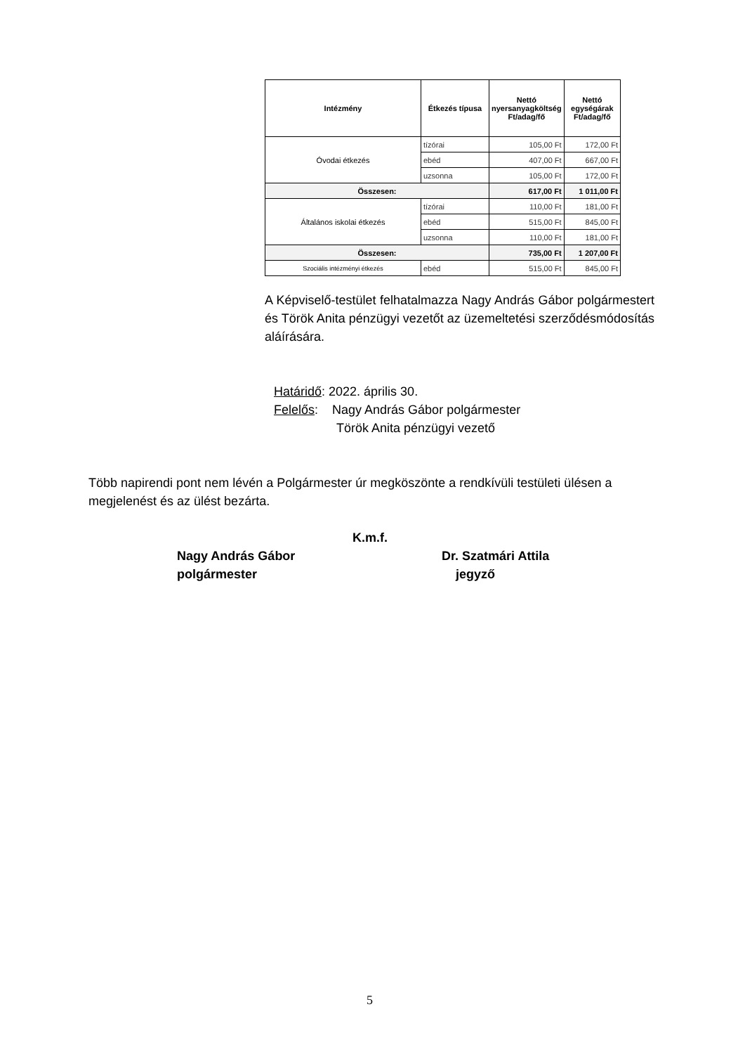| Intézmény | Étkezés típusa | Nettó nyersanyagköltség Ft/adag/fő | Nettó egységárak Ft/adag/fő |
| --- | --- | --- | --- |
| Óvodai étkezés | tízórai | 105,00 Ft | 172,00 Ft |
| | ebéd | 407,00 Ft | 667,00 Ft |
| | uzsonna | 105,00 Ft | 172,00 Ft |
| Összesen: | | 617,00 Ft | 1 011,00 Ft |
| Általános iskolai étkezés | tízórai | 110,00 Ft | 181,00 Ft |
| | ebéd | 515,00 Ft | 845,00 Ft |
| | uzsonna | 110,00 Ft | 181,00 Ft |
| Összesen: | | 735,00 Ft | 1 207,00 Ft |
| Szociális intézményi étkezés | ebéd | 515,00 Ft | 845,00 Ft |
A Képviselő-testület felhatalmazza Nagy András Gábor polgármestert és Török Anita pénzügyi vezetőt az üzemeltetési szerződésmódosítás aláírására.
Határidő: 2022. április 30.
Felelős: Nagy András Gábor polgármester
Török Anita pénzügyi vezető
Több napirendi pont nem lévén a Polgármester úr megköszönte a rendkívüli testületi ülésen a megjelenést és az ülést bezárta.
K.m.f.
Nagy András Gábor
polgármester
Dr. Szatmári Attila
jegyző
5